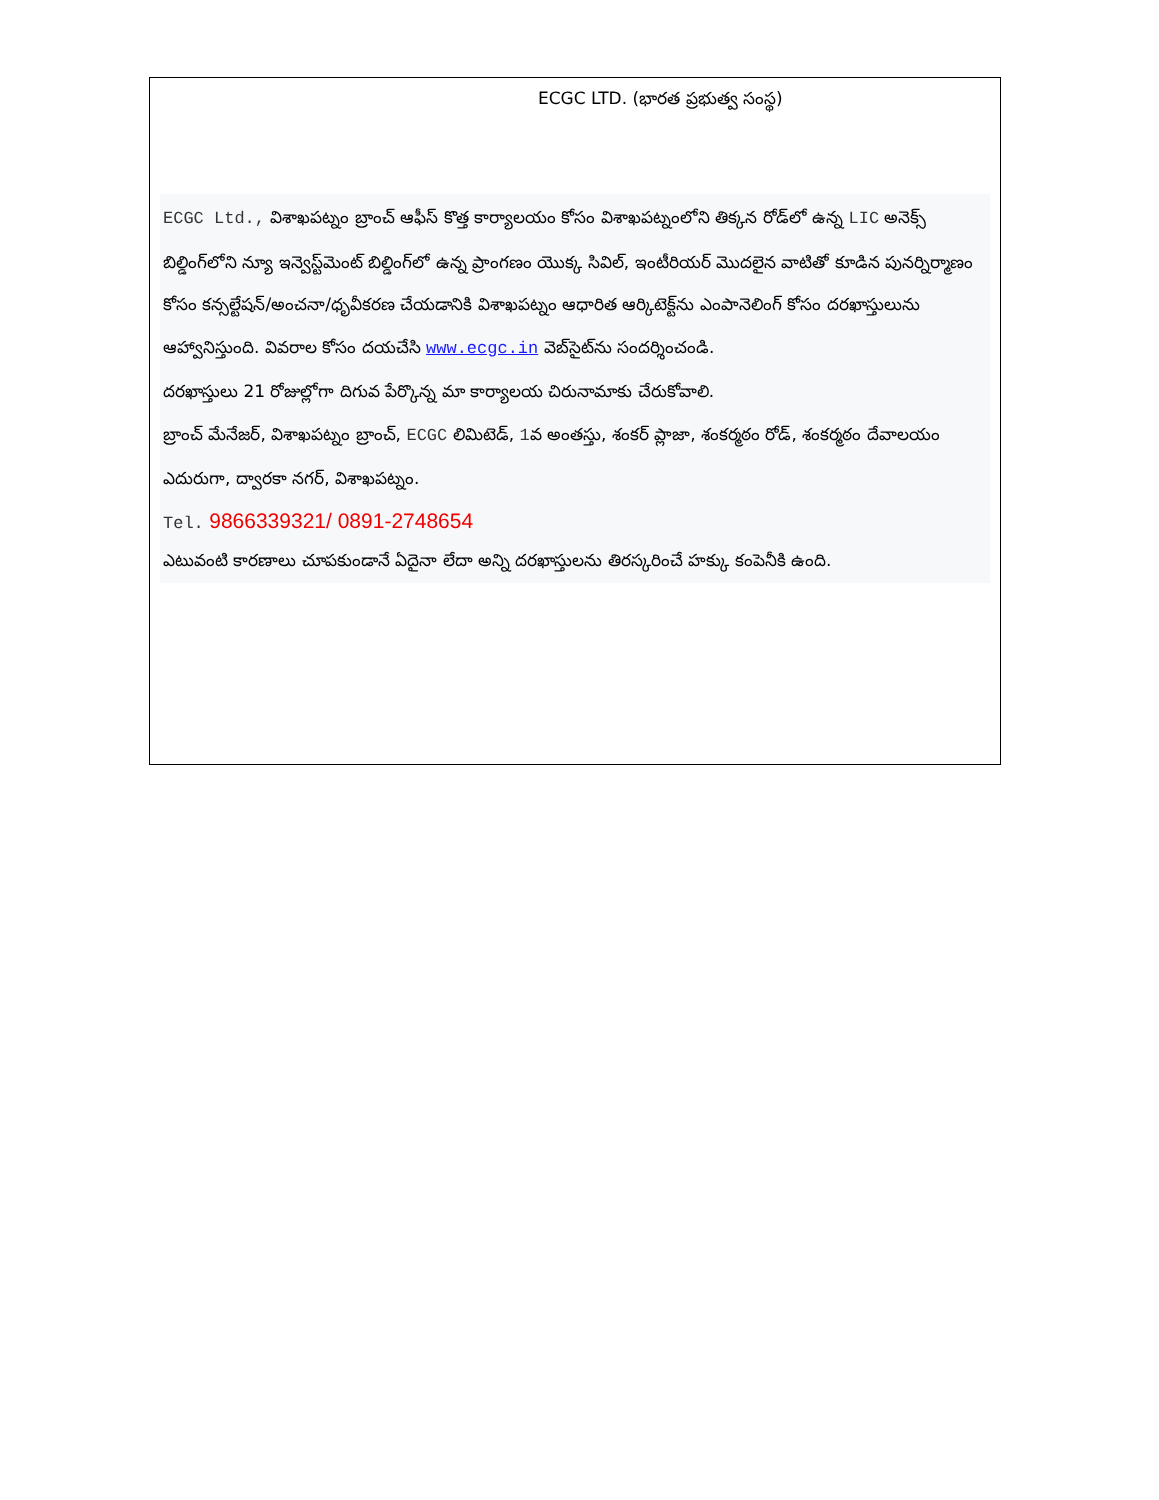ECGC LTD. (భారత ప్రభుత్వ సంస్థ)
ECGC Ltd., విశాఖపట్నం బ్రాంచ్ ఆఫీస్ కొత్త కార్యాలయం కోసం విశాఖపట్నంలోని తిక్కన రోడ్‌లో ఉన్న LIC అనెక్స్ బిల్డింగ్‌లోని న్యూ ఇన్వెస్ట్‌మెంట్ బిల్డింగ్‌లో ఉన్న ప్రాంగణం యొక్క సివిల్, ఇంటీరియర్ మొదలైన వాటితో కూడిన పునర్నిర్మాణం కోసం కన్సల్టేషన్/అంచనా/ధృవీకరణ చేయడానికి విశాఖపట్నం ఆధారిత ఆర్కిటెక్ట్‌ను ఎంపానెలింగ్ కోసం దరఖాస్తులును ఆహ్వానిస్తుంది. వివరాల కోసం దయచేసి www.ecgc.in వెబ్‌సైట్‌ను సందర్శించండి.
దరఖాస్తులు 21 రోజుల్లోగా దిగువ పేర్కొన్న మా కార్యాలయ చిరునామాకు చేరుకోవాలి.
బ్రాంచ్ మేనేజర్, విశాఖపట్నం బ్రాంచ్, ECGC లిమిటెడ్, 1వ అంతస్తు, శంకర్ ప్లాజా, శంకర్మఠం రోడ్, శంకర్మఠం దేవాలయం ఎదురుగా, ద్వారకా నగర్, విశాఖపట్నం.
Tel. 9866339321/ 0891-2748654
ఎటువంటి కారణాలు చూపకుండానే ఏదైనా లేదా అన్ని దరఖాస్తులను తిరస్కరించే హక్కు కంపెనీకి ఉంది.